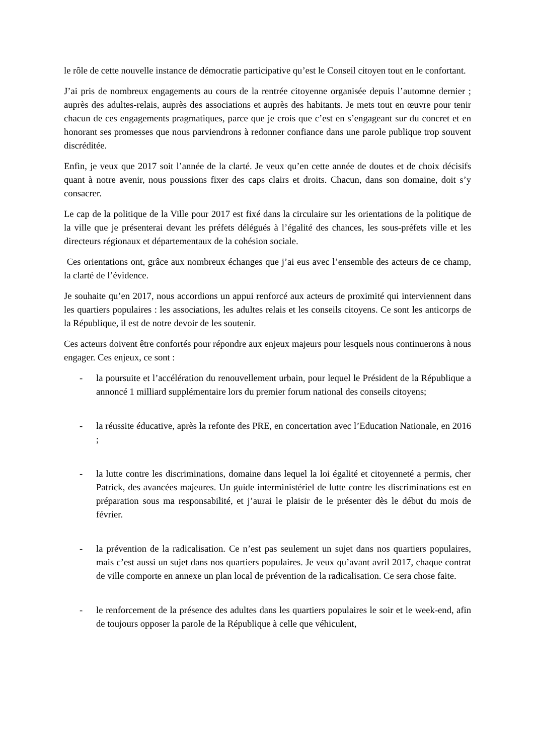le rôle de cette nouvelle instance de démocratie participative qu’est le Conseil citoyen tout en le confortant.
J’ai pris de nombreux engagements au cours de la rentrée citoyenne organisée depuis l’automne dernier ; auprès des adultes-relais, auprès des associations et auprès des habitants. Je mets tout en œuvre pour tenir chacun de ces engagements pragmatiques, parce que je crois que c’est en s’engageant sur du concret et en honorant ses promesses que nous parviendrons à redonner confiance dans une parole publique trop souvent discréditée.
Enfin, je veux que 2017 soit l’année de la clarté. Je veux qu’en cette année de doutes et de choix décisifs quant à notre avenir, nous poussions fixer des caps clairs et droits. Chacun, dans son domaine, doit s’y consacrer.
Le cap de la politique de la Ville pour 2017 est fixé dans la circulaire sur les orientations de la politique de la ville que je présenterai devant les préfets délégués à l’égalité des chances, les sous-préfets ville et les directeurs régionaux et départementaux de la cohésion sociale.
Ces orientations ont, grâce aux nombreux échanges que j’ai eus avec l’ensemble des acteurs de ce champ, la clarté de l’évidence.
Je souhaite qu’en 2017, nous accordions un appui renforcé aux acteurs de proximité qui interviennent dans les quartiers populaires : les associations, les adultes relais et les conseils citoyens. Ce sont les anticorps de la République, il est de notre devoir de les soutenir.
Ces acteurs doivent être confortés pour répondre aux enjeux majeurs pour lesquels nous continuerons à nous engager. Ces enjeux, ce sont :
- la poursuite et l’accélération du renouvellement urbain, pour lequel le Président de la République a annoncé 1 milliard supplémentaire lors du premier forum national des conseils citoyens;
- la réussite éducative, après la refonte des PRE, en concertation avec l’Education Nationale, en 2016 ;
- la lutte contre les discriminations, domaine dans lequel la loi égalité et citoyenneté a permis, cher Patrick, des avancées majeures. Un guide interministériel de lutte contre les discriminations est en préparation sous ma responsabilité, et j’aurai le plaisir de le présenter dès le début du mois de février.
- la prévention de la radicalisation. Ce n’est pas seulement un sujet dans nos quartiers populaires, mais c’est aussi un sujet dans nos quartiers populaires. Je veux qu’avant avril 2017, chaque contrat de ville comporte en annexe un plan local de prévention de la radicalisation. Ce sera chose faite.
- le renforcement de la présence des adultes dans les quartiers populaires le soir et le week-end, afin de toujours opposer la parole de la République à celle que véhiculent,